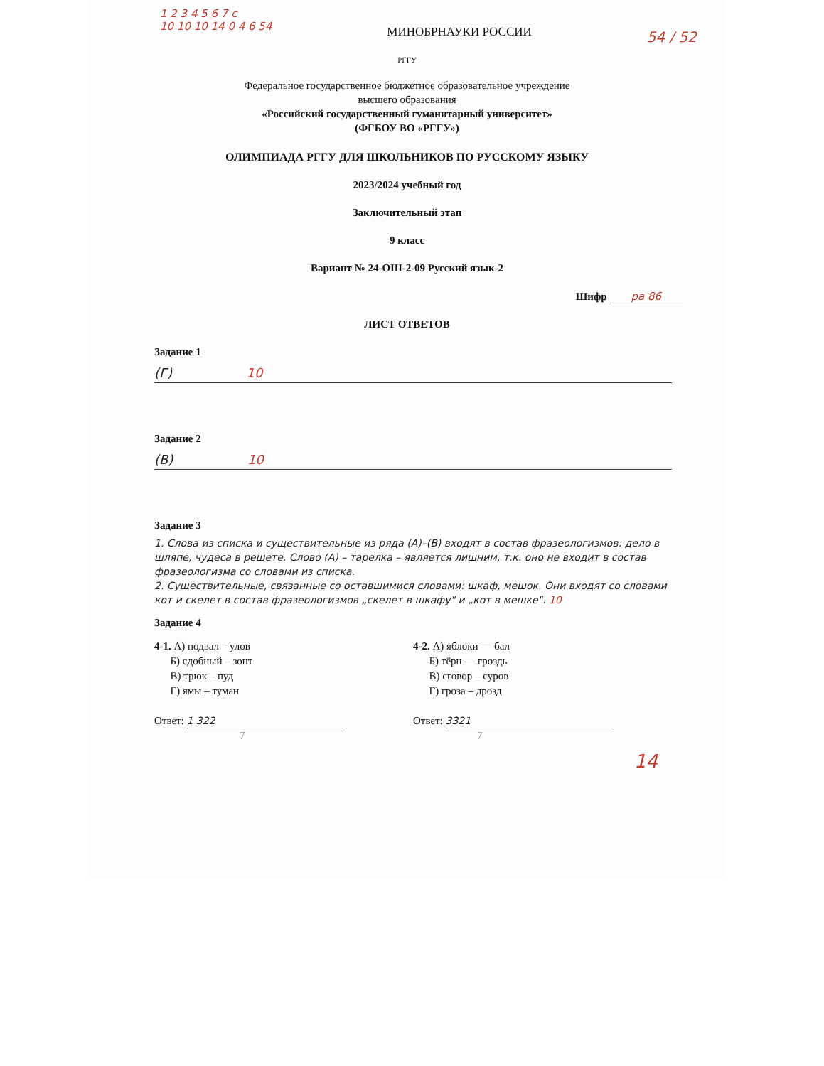1 2 3 4 5 6 7 c
10 10 10 14 0 4 6 54
МИНОБРНАУКИ РОССИИ
54 / 52
РГГУ
Федеральное государственное бюджетное образовательное учреждение
высшего образования
«Российский государственный гуманитарный университет»
(ФГБОУ ВО «РГГУ»)
ОЛИМПИАДА РГГУ ДЛЯ ШКОЛЬНИКОВ ПО РУССКОМУ ЯЗЫКУ
2023/2024 учебный год
Заключительный этап
9 класс
Вариант № 24-ОШ-2-09 Русский язык-2
Шифр ра 86
ЛИСТ ОТВЕТОВ
Задание 1
(Г) 10
Задание 2
(В) 10
Задание 3
1. Слова из списка и существительные из ряда (А)–(В) входят в состав фразеологизмов: дело в шляпе, чудеса в решете. Слово (А) – тарелка – является лишним, т.к. оно не входит в состав фразеологизма со словами из списка.
2. Существительные, связанные со оставшимися словами: шкаф, мешок. Они входят со словами кот и скелет в состав фразеологизмов „скелет в шкафу" и „кот в мешке". 10
Задание 4
4-1. А) подвал – улов
Б) сдобный – зонт
В) трюк – пуд
Г) ямы – туман
Ответ: 1 322
7
4-2. А) яблоки — бал
Б) тёрн — гроздь
В) сговор – суров
Г) гроза – дрозд
Ответ: 3321
7
14